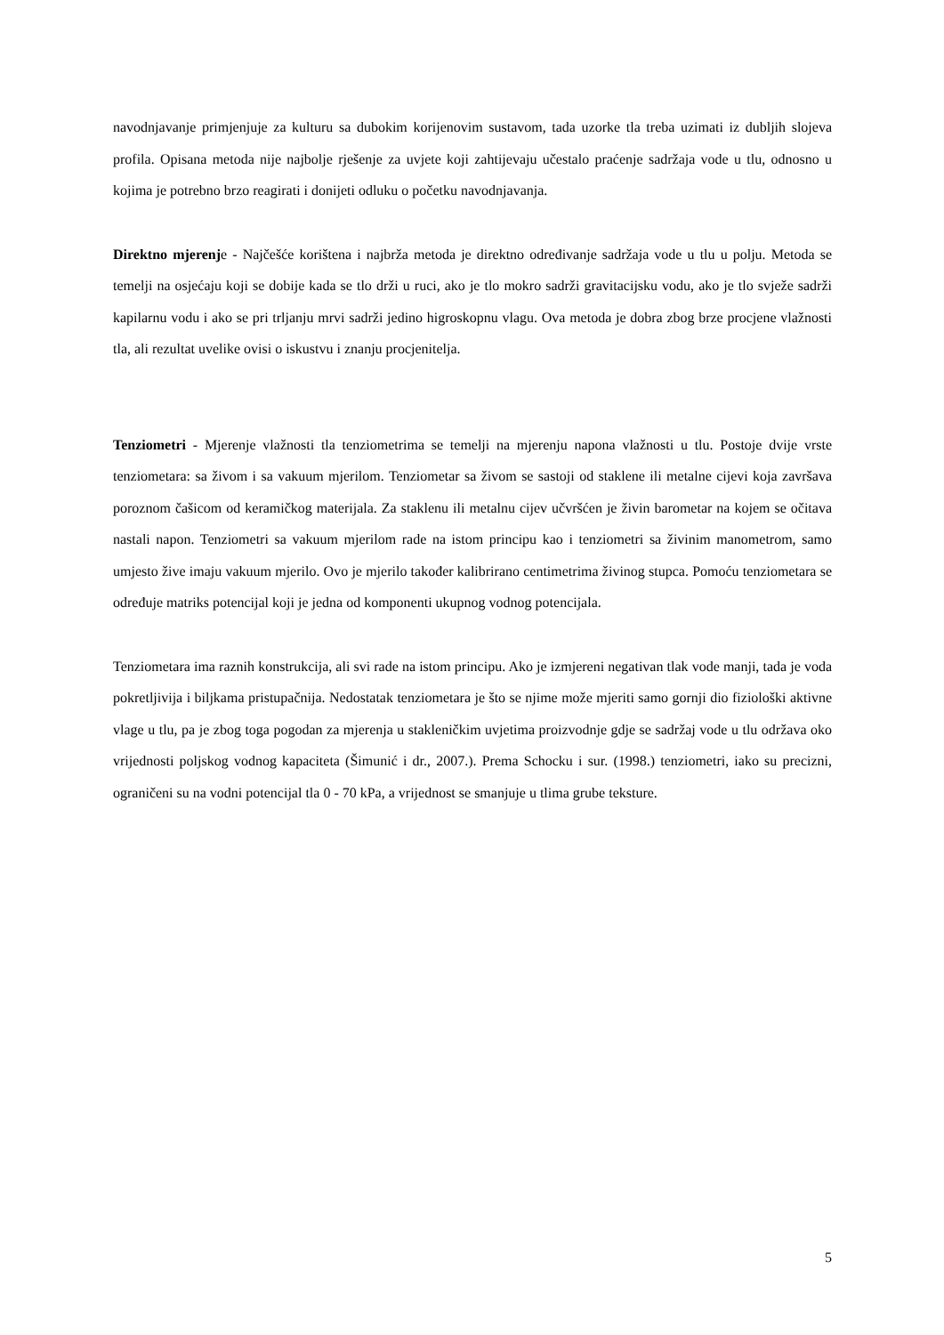navodnjavanje primjenjuje za kulturu sa dubokim korijenovim sustavom, tada uzorke tla treba uzimati iz dubljih slojeva profila. Opisana metoda nije najbolje rješenje za uvjete koji zahtijevaju učestalo praćenje sadržaja vode u tlu, odnosno u kojima je potrebno brzo reagirati i donijeti odluku o početku navodnjavanja.
Direktno mjerenje - Najčešće korištena i najbrža metoda je direktno određivanje sadržaja vode u tlu u polju. Metoda se temelji na osjećaju koji se dobije kada se tlo drži u ruci, ako je tlo mokro sadrži gravitacijsku vodu, ako je tlo svježe sadrži kapilarnu vodu i ako se pri trljanju mrvi sadrži jedino higroskopnu vlagu. Ova metoda je dobra zbog brze procjene vlažnosti tla, ali rezultat uvelike ovisi o iskustvu i znanju procjenitelja.
Tenziometri - Mjerenje vlažnosti tla tenziometrima se temelji na mjerenju napona vlažnosti u tlu. Postoje dvije vrste tenziometara: sa živom i sa vakuum mjerilom. Tenziometar sa živom se sastoji od staklene ili metalne cijevi koja završava poroznom čašicom od keramičkog materijala. Za staklenu ili metalnu cijev učvršćen je živin barometar na kojem se očitava nastali napon. Tenziometri sa vakuum mjerilom rade na istom principu kao i tenziometri sa živinim manometrom, samo umjesto žive imaju vakuum mjerilo. Ovo je mjerilo također kalibrirano centimetrima živinog stupca. Pomoću tenziometara se određuje matriks potencijal koji je jedna od komponenti ukupnog vodnog potencijala.
Tenziometara ima raznih konstrukcija, ali svi rade na istom principu. Ako je izmjereni negativan tlak vode manji, tada je voda pokretljivija i biljkama pristupačnija. Nedostatak tenziometara je što se njime može mjeriti samo gornji dio fiziološki aktivne vlage u tlu, pa je zbog toga pogodan za mjerenja u stakleničkim uvjetima proizvodnje gdje se sadržaj vode u tlu održava oko vrijednosti poljskog vodnog kapaciteta (Šimunić i dr., 2007.). Prema Schocku i sur. (1998.) tenziometri, iako su precizni, ograničeni su na vodni potencijal tla 0 - 70 kPa, a vrijednost se smanjuje u tlima grube teksture.
5